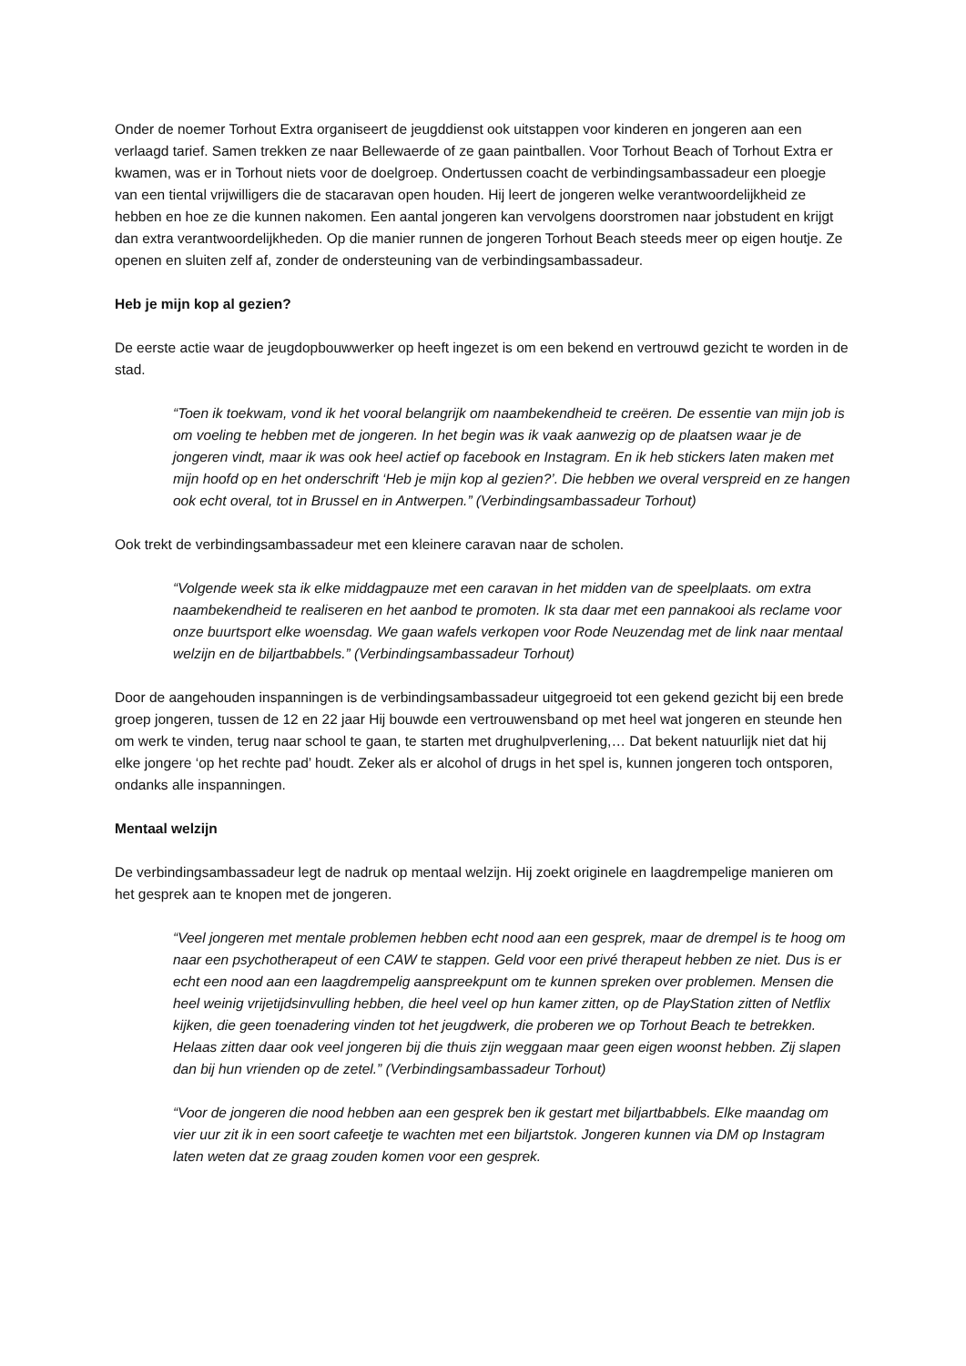Onder de noemer Torhout Extra organiseert de jeugddienst ook uitstappen voor kinderen en jongeren aan een verlaagd tarief. Samen trekken ze naar Bellewaerde of ze gaan paintballen. Voor Torhout Beach of Torhout Extra er kwamen, was er in Torhout niets voor de doelgroep. Ondertussen coacht de verbindingsambassadeur een ploegje van een tiental vrijwilligers die de stacaravan open houden. Hij leert de jongeren welke verantwoordelijkheid ze hebben en hoe ze die kunnen nakomen. Een aantal jongeren kan vervolgens doorstromen naar jobstudent en krijgt dan extra verantwoordelijkheden. Op die manier runnen de jongeren Torhout Beach steeds meer op eigen houtje. Ze openen en sluiten zelf af, zonder de ondersteuning van de verbindingsambassadeur.
Heb je mijn kop al gezien?
De eerste actie waar de jeugdopbouwwerker op heeft ingezet is om een bekend en vertrouwd gezicht te worden in de stad.
“Toen ik toekwam, vond ik het vooral belangrijk om naambekendheid te creëren. De essentie van mijn job is om voeling te hebben met de jongeren. In het begin was ik vaak aanwezig op de plaatsen waar je de jongeren vindt, maar ik was ook heel actief op facebook en Instagram. En ik heb stickers laten maken met mijn hoofd op en het onderschrift ‘Heb je mijn kop al gezien?’. Die hebben we overal verspreid en ze hangen ook echt overal, tot in Brussel en in Antwerpen.” (Verbindingsambassadeur Torhout)
Ook trekt de verbindingsambassadeur met een kleinere caravan naar de scholen.
“Volgende week sta ik elke middagpauze met een caravan in het midden van de speelplaats. om extra naambekendheid te realiseren en het aanbod te promoten. Ik sta daar met een pannakooi als reclame voor onze buurtsport elke woensdag. We gaan wafels verkopen voor Rode Neuzendag met de link naar mentaal welzijn en de biljartbabbels.” (Verbindingsambassadeur Torhout)
Door de aangehouden inspanningen is de verbindingsambassadeur uitgegroeid tot een gekend gezicht bij een brede groep jongeren, tussen de 12 en 22 jaar Hij bouwde een vertrouwensband op met heel wat jongeren en steunde hen om werk te vinden, terug naar school te gaan, te starten met drughulpverlening,… Dat bekent natuurlijk niet dat hij elke jongere ‘op het rechte pad’ houdt. Zeker als er alcohol of drugs in het spel is, kunnen jongeren toch ontsporen, ondanks alle inspanningen.
Mentaal welzijn
De verbindingsambassadeur legt de nadruk op mentaal welzijn. Hij zoekt originele en laagdrempelige manieren om het gesprek aan te knopen met de jongeren.
“Veel jongeren met mentale problemen hebben echt nood aan een gesprek, maar de drempel is te hoog om naar een psychotherapeut of een CAW te stappen. Geld voor een privé therapeut hebben ze niet. Dus is er echt een nood aan een laagdrempelig aanspreekpunt om te kunnen spreken over problemen. Mensen die heel weinig vrijetijdsinvulling hebben, die heel veel op hun kamer zitten, op de PlayStation zitten of Netflix kijken, die geen toenadering vinden tot het jeugdwerk, die proberen we op Torhout Beach te betrekken. Helaas zitten daar ook veel jongeren bij die thuis zijn weggaan maar geen eigen woonst hebben. Zij slapen dan bij hun vrienden op de zetel.” (Verbindingsambassadeur Torhout)
“Voor de jongeren die nood hebben aan een gesprek ben ik gestart met biljartbabbels. Elke maandag om vier uur zit ik in een soort cafeetje te wachten met een biljartstok. Jongeren kunnen via DM op Instagram laten weten dat ze graag zouden komen voor een gesprek.